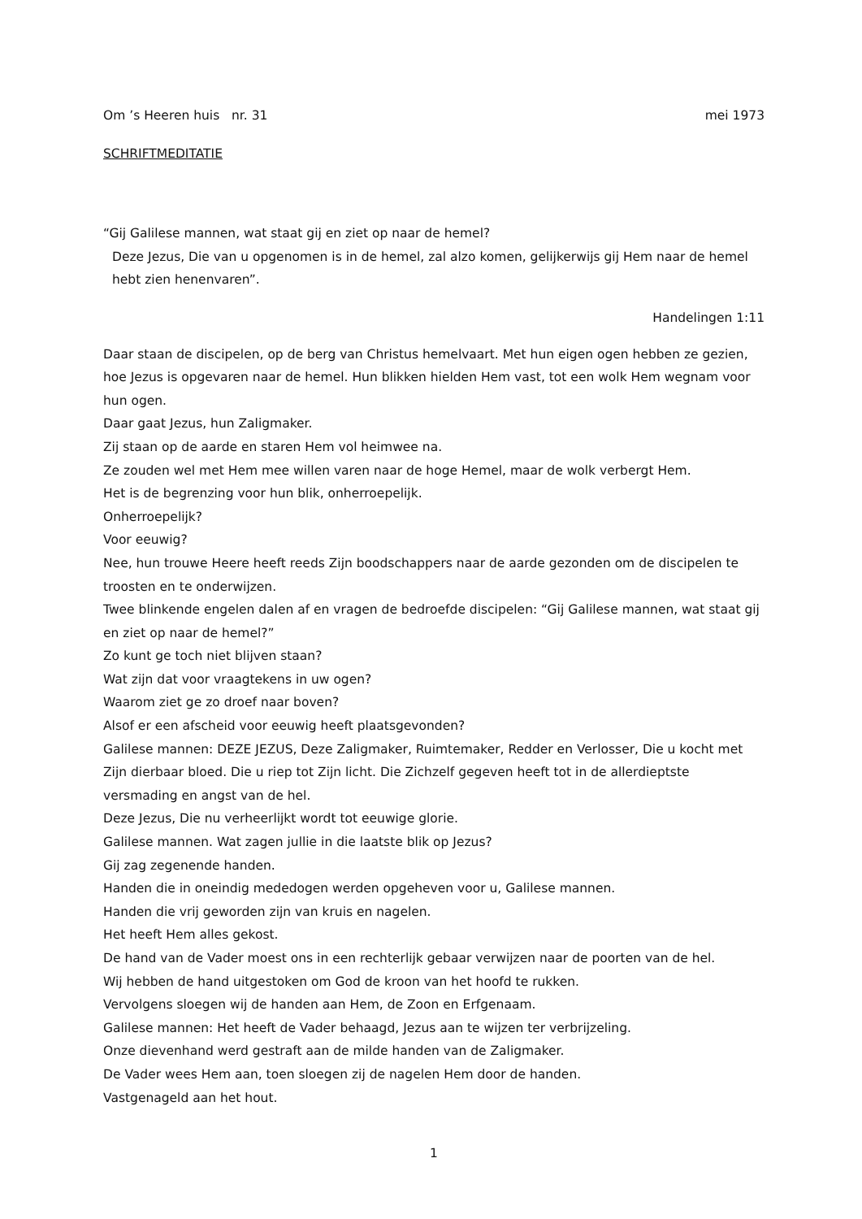Om ’s Heeren huis nr. 31 mei 1973
SCHRIFTMEDITATIE
“Gij Galilese mannen, wat staat gij en ziet op naar de hemel?
Deze Jezus, Die van u opgenomen is in de hemel, zal alzo komen, gelijkerwijs gij Hem naar de hemel hebt zien henenvaren”.
Handelingen 1:11
Daar staan de discipelen, op de berg van Christus hemelvaart. Met hun eigen ogen hebben ze gezien, hoe Jezus is opgevaren naar de hemel. Hun blikken hielden Hem vast, tot een wolk Hem wegnam voor hun ogen.
Daar gaat Jezus, hun Zaligmaker.
Zij staan op de aarde en staren Hem vol heimwee na.
Ze zouden wel met Hem mee willen varen naar de hoge Hemel, maar de wolk verbergt Hem.
Het is de begrenzing voor hun blik, onherroepelijk.
Onherroepelijk?
Voor eeuwig?
Nee, hun trouwe Heere heeft reeds Zijn boodschappers naar de aarde gezonden om de discipelen te troosten en te onderwijzen.
Twee blinkende engelen dalen af en vragen de bedroefde discipelen: “Gij Galilese mannen, wat staat gij en ziet op naar de hemel?”
Zo kunt ge toch niet blijven staan?
Wat zijn dat voor vraagtekens in uw ogen?
Waarom ziet ge zo droef naar boven?
Alsof er een afscheid voor eeuwig heeft plaatsgevonden?
Galilese mannen: DEZE JEZUS, Deze Zaligmaker, Ruimtemaker, Redder en Verlosser, Die u kocht met Zijn dierbaar bloed. Die u riep tot Zijn licht. Die Zichzelf gegeven heeft tot in de allerdieptste versmading en angst van de hel.
Deze Jezus, Die nu verheerlijkt wordt tot eeuwige glorie.
Galilese mannen. Wat zagen jullie in die laatste blik op Jezus?
Gij zag zegenende handen.
Handen die in oneindig mededogen werden opgeheven voor u, Galilese mannen.
Handen die vrij geworden zijn van kruis en nagelen.
Het heeft Hem alles gekost.
De hand van de Vader moest ons in een rechterlijk gebaar verwijzen naar de poorten van de hel.
Wij hebben de hand uitgestoken om God de kroon van het hoofd te rukken.
Vervolgens sloegen wij de handen aan Hem, de Zoon en Erfgenaam.
Galilese mannen: Het heeft de Vader behaagd, Jezus aan te wijzen ter verbrijzeling.
Onze dievenhand werd gestraft aan de milde handen van de Zaligmaker.
De Vader wees Hem aan, toen sloegen zij de nagelen Hem door de handen.
Vastgenageld aan het hout.
1